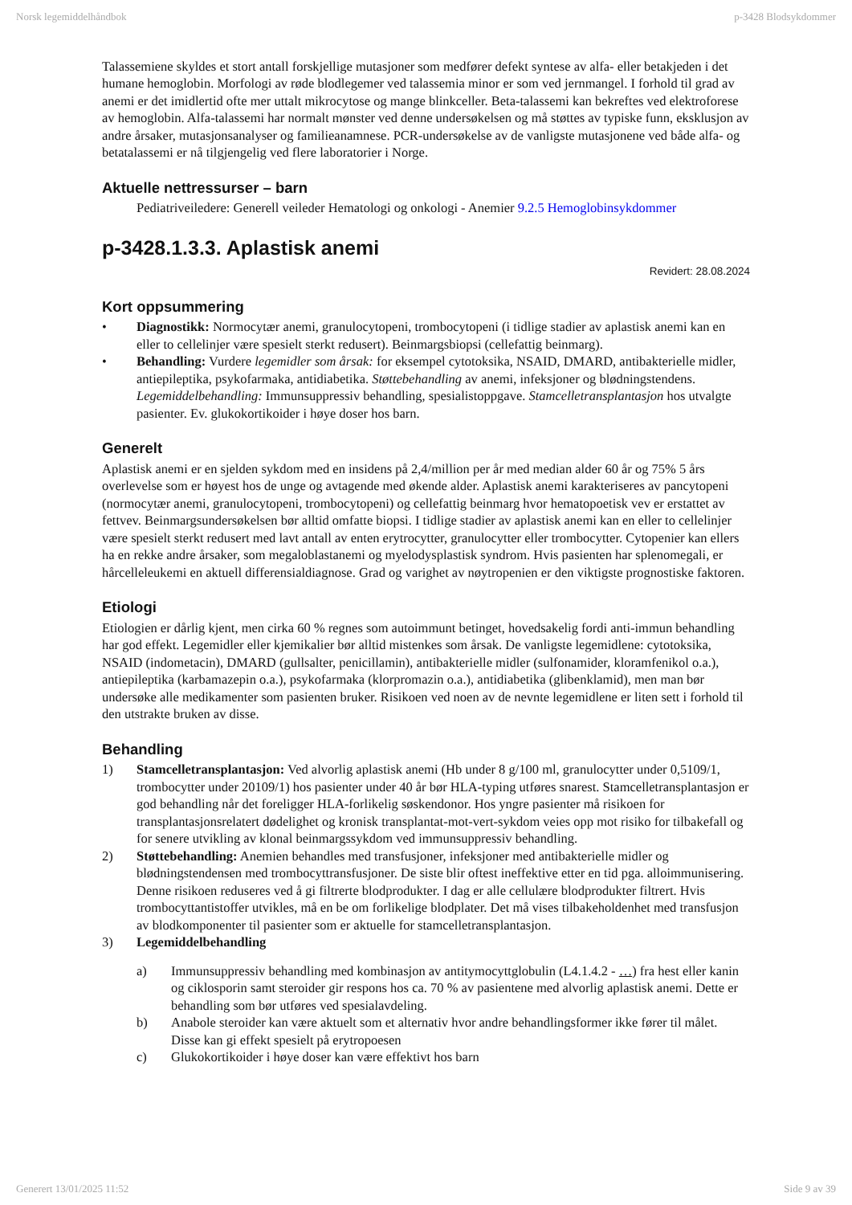Norsk legemiddelhåndbok p-3428 Blodsykdommer
Talassemiene skyldes et stort antall forskjellige mutasjoner som medfører defekt syntese av alfa- eller betakjeden i det humane hemoglobin. Morfologi av røde blodlegemer ved talassemia minor er som ved jernmangel. I forhold til grad av anemi er det imidlertid ofte mer uttalt mikrocytose og mange blinkceller. Beta-talassemi kan bekreftes ved elektroforese av hemoglobin. Alfa-talassemi har normalt mønster ved denne undersøkelsen og må støttes av typiske funn, eksklusjon av andre årsaker, mutasjonsanalyser og familieanamnese. PCR-undersøkelse av de vanligste mutasjonene ved både alfa- og betatalassemi er nå tilgjengelig ved flere laboratorier i Norge.
Aktuelle nettressurser – barn
Pediatriveiledere: Generell veileder Hematologi og onkologi - Anemier 9.2.5 Hemoglobinsykdommer
p-3428.1.3.3. Aplastisk anemi
Revidert: 28.08.2024
Kort oppsummering
• Diagnostikk: Normocytær anemi, granulocytopeni, trombocytopeni (i tidlige stadier av aplastisk anemi kan en eller to cellelinjer være spesielt sterkt redusert). Beinmargsbiopsi (cellefattig beinmarg).
• Behandling: Vurdere legemidler som årsak: for eksempel cytotoksika, NSAID, DMARD, antibakterielle midler, antiepileptika, psykofarmaka, antidiabetika. Støttebehandling av anemi, infeksjoner og blødningstendens. Legemiddelbehandling: Immunsuppressiv behandling, spesialistoppgave. Stamcelletransplantasjon hos utvalgte pasienter. Ev. glukokortikoider i høye doser hos barn.
Generelt
Aplastisk anemi er en sjelden sykdom med en insidens på 2,4/million per år med median alder 60 år og 75% 5 års overlevelse som er høyest hos de unge og avtagende med økende alder. Aplastisk anemi karakteriseres av pancytopeni (normocytær anemi, granulocytopeni, trombocytopeni) og cellefattig beinmarg hvor hematopoetisk vev er erstattet av fettvev. Beinmargsundersøkelsen bør alltid omfatte biopsi. I tidlige stadier av aplastisk anemi kan en eller to cellelinjer være spesielt sterkt redusert med lavt antall av enten erytrocytter, granulocytter eller trombocytter. Cytopenier kan ellers ha en rekke andre årsaker, som megaloblastanemi og myelodysplastisk syndrom. Hvis pasienten har splenomegali, er hårcelleleukemi en aktuell differensialdiagnose. Grad og varighet av nøytropenien er den viktigste prognostiske faktoren.
Etiologi
Etiologien er dårlig kjent, men cirka 60 % regnes som autoimmunt betinget, hovedsakelig fordi anti-immun behandling har god effekt. Legemidler eller kjemikalier bør alltid mistenkes som årsak. De vanligste legemidlene: cytotoksika, NSAID (indometacin), DMARD (gullsalter, penicillamin), antibakterielle midler (sulfonamider, kloramfenikol o.a.), antiepileptika (karbamazepin o.a.), psykofarmaka (klorpromazin o.a.), antidiabetika (glibenklamid), men man bør undersøke alle medikamenter som pasienten bruker. Risikoen ved noen av de nevnte legemidlene er liten sett i forhold til den utstrakte bruken av disse.
Behandling
1) Stamcelletransplantasjon: Ved alvorlig aplastisk anemi (Hb under 8 g/100 ml, granulocytter under 0,5109/1, trombocytter under 20109/1) hos pasienter under 40 år bør HLA-typing utføres snarest. Stamcelletransplantasjon er god behandling når det foreligger HLA-forlikelig søskendonor. Hos yngre pasienter må risikoen for transplantasjonsrelatert dødelighet og kronisk transplantat-mot-vert-sykdom veies opp mot risiko for tilbakefall og for senere utvikling av klonal beinmargssykdom ved immunsuppressiv behandling.
2) Støttebehandling: Anemien behandles med transfusjoner, infeksjoner med antibakterielle midler og blødningstendensen med trombocyttransfusjoner. De siste blir oftest ineffektive etter en tid pga. alloimmunisering. Denne risikoen reduseres ved å gi filtrerte blodprodukter. I dag er alle cellulære blodprodukter filtrert. Hvis trombocyttantistoffer utvikles, må en be om forlikelige blodplater. Det må vises tilbakeholdenhet med transfusjon av blodkomponenter til pasienter som er aktuelle for stamcelletransplantasjon.
3) Legemiddelbehandling
a) Immunsuppressiv behandling med kombinasjon av antitymocyttglobulin (L4.1.4.2 - …) fra hest eller kanin og ciklosporin samt steroider gir respons hos ca. 70 % av pasientene med alvorlig aplastisk anemi. Dette er behandling som bør utføres ved spesialavdeling.
b) Anabole steroider kan være aktuelt som et alternativ hvor andre behandlingsformer ikke fører til målet. Disse kan gi effekt spesielt på erytropoesen
c) Glukokortikoider i høye doser kan være effektivt hos barn
Generert 13/01/2025 11:52 Side 9 av 39